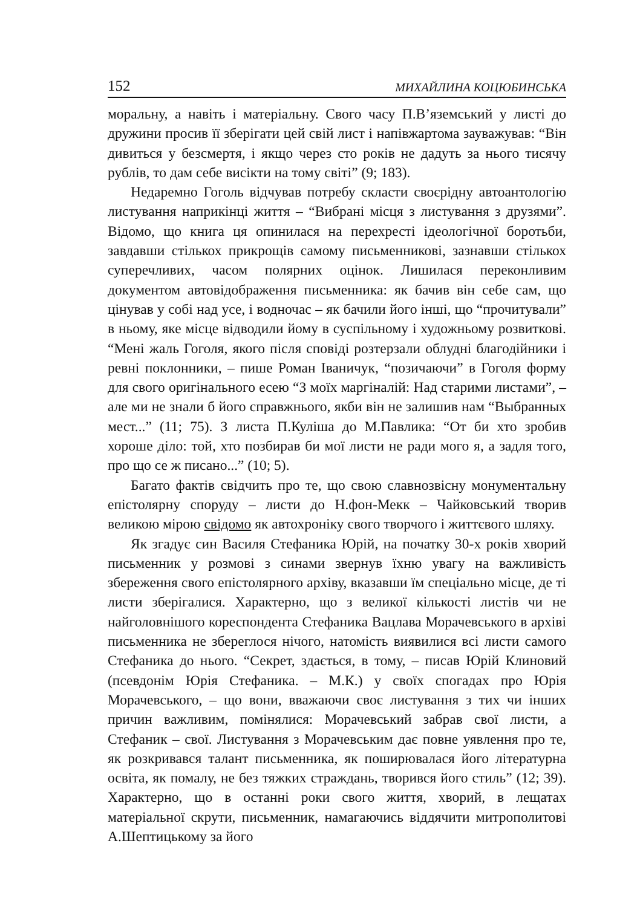152 МИХАЙЛИНА КОЦЮБИНСЬКА
моральну, а навіть і матеріальну. Свого часу П.В’яземський у листі до дружини просив її зберігати цей свій лист і напівжартома зауважував: “Він дивиться у безсмертя, і якщо через сто років не дадуть за нього тисячу рублів, то дам себе висікти на тому світі” (9; 183).
Недаремно Гоголь відчував потребу скласти своєрідну автоантологію листування наприкінці життя – “Вибрані місця з листування з друзями”. Відомо, що книга ця опинилася на перехресті ідеологічної боротьби, завдавши стількох прикрощів самому письменникові, зазнавши стількох суперечливих, часом полярних оцінок. Лишилася переконливим документом автовідображення письменника: як бачив він себе сам, що цінував у собі над усе, і водночас – як бачили його інші, що “прочитували” в ньому, яке місце відводили йому в суспільному і художньому розвиткові. “Мені жаль Гоголя, якого після сповіді розтерзали облудні благодійники і ревні поклонники, – пише Роман Іваничук, “позичаючи” в Гоголя форму для свого оригінального есею “З моїх маргіналій: Над старими листами”, – але ми не знали б його справжнього, якби він не залишив нам “Выбранных мест...” (11; 75). З листа П.Куліша до М.Павлика: “От би хто зробив хороше діло: той, хто позбирав би мої листи не ради мого я, а задля того, про що се ж писано...” (10; 5).
Багато фактів свідчить про те, що свою славнозвісну монументальну епістолярну споруду – листи до Н.фон-Мекк – Чайковський творив великою мірою свідомо як автохроніку свого творчого і життєвого шляху.
Як згадує син Василя Стефаника Юрій, на початку 30-х років хворий письменник у розмові з синами звернув їхню увагу на важливість збереження свого епістолярного архіву, вказавши їм спеціально місце, де ті листи зберігалися. Характерно, що з великої кількості листів чи не найголовнішого кореспондента Стефаника Вацлава Морачевського в архіві письменника не збереглося нічого, натомість виявилися всі листи самого Стефаника до нього. “Секрет, здається, в тому, – писав Юрій Клиновий (псевдонім Юрія Стефаника. – М.К.) у своїх спогадах про Юрія Морачевського, – що вони, вважаючи своє листування з тих чи інших причин важливим, поміняли­ся: Морачевський забрав свої листи, а Стефаник – свої. Листування з Морачевським дає повне уявлення про те, як розкривався талант письменника, як поширювалася його літературна освіта, як помалу, не без тяжких страждань, творився його стиль” (12; 39). Характерно, що в останні роки свого життя, хворий, в лещатах матеріальної скрути, письменник, намагаючись віддячити митрополитові А.Шептицькому за його